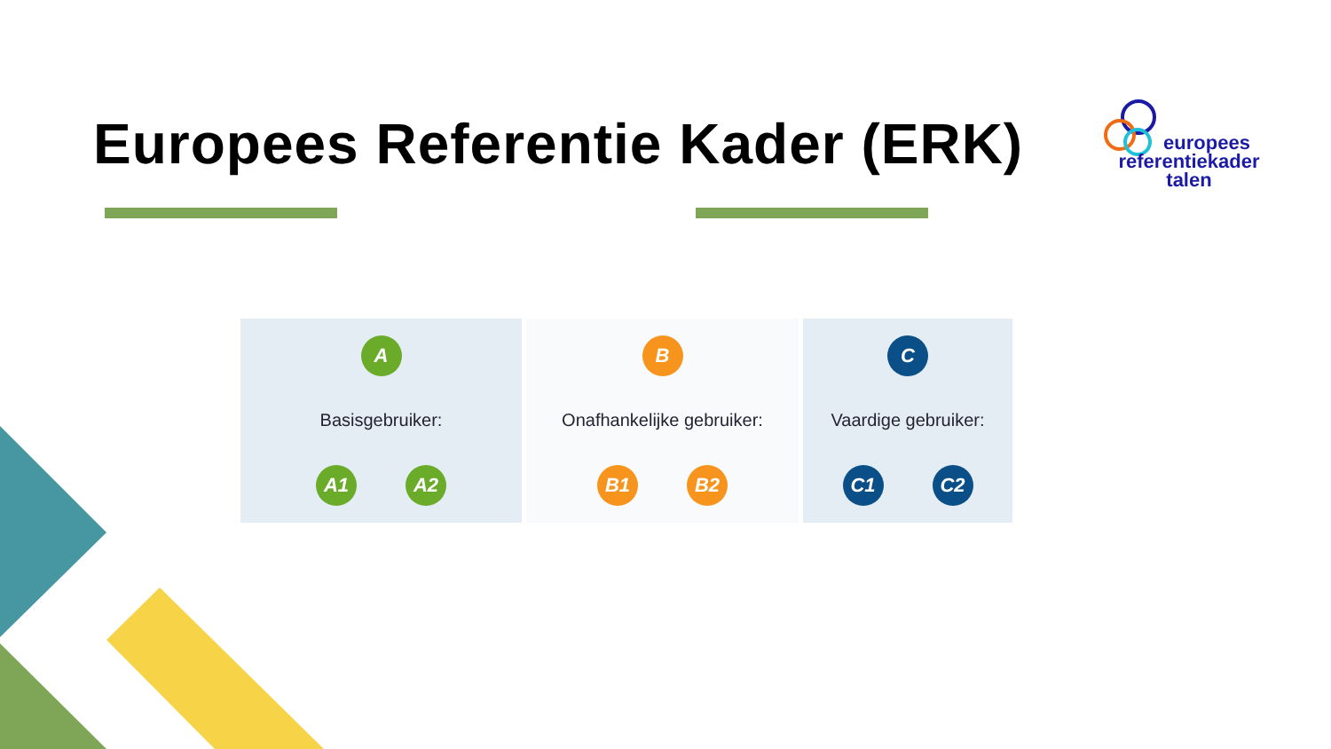Europees Referentie Kader (ERK)
europees
referentiekader
talen
A
Basisgebruiker:
A1 A2
B
Onafhankelijke gebruiker:
B1 B2
C
Vaardige gebruiker:
C1 C2